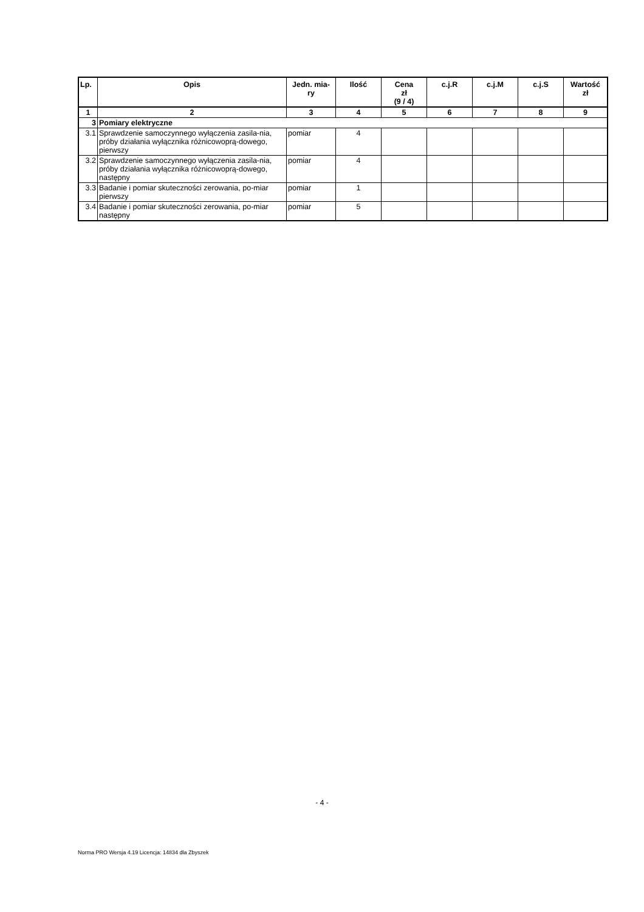| Lp. | Opis | Jedn. mia- ry | Ilość | Cena zł (9 / 4) | c.j.R | c.j.M | c.j.S | Wartość zł |
| --- | --- | --- | --- | --- | --- | --- | --- | --- |
| 1 | 2 | 3 | 4 | 5 | 6 | 7 | 8 | 9 |
| 3 | Pomiary elektryczne | | | | | | | |
| 3.1 | Sprawdzenie samoczynnego wyłączenia zasila-nia, próby działania wyłącznika różnicowoprą-dowego, pierwszy | pomiar | 4 | | | | | |
| 3.2 | Sprawdzenie samoczynnego wyłączenia zasila-nia, próby działania wyłącznika różnicowoprą-dowego, następny | pomiar | 4 | | | | | |
| 3.3 | Badanie i pomiar skuteczności zerowania, po-miar pierwszy | pomiar | 1 | | | | | |
| 3.4 | Badanie i pomiar skuteczności zerowania, po-miar następny | pomiar | 5 | | | | | |
- 4 -
Norma PRO Wersja 4.19 Licencja: 14834 dla Zbyszek